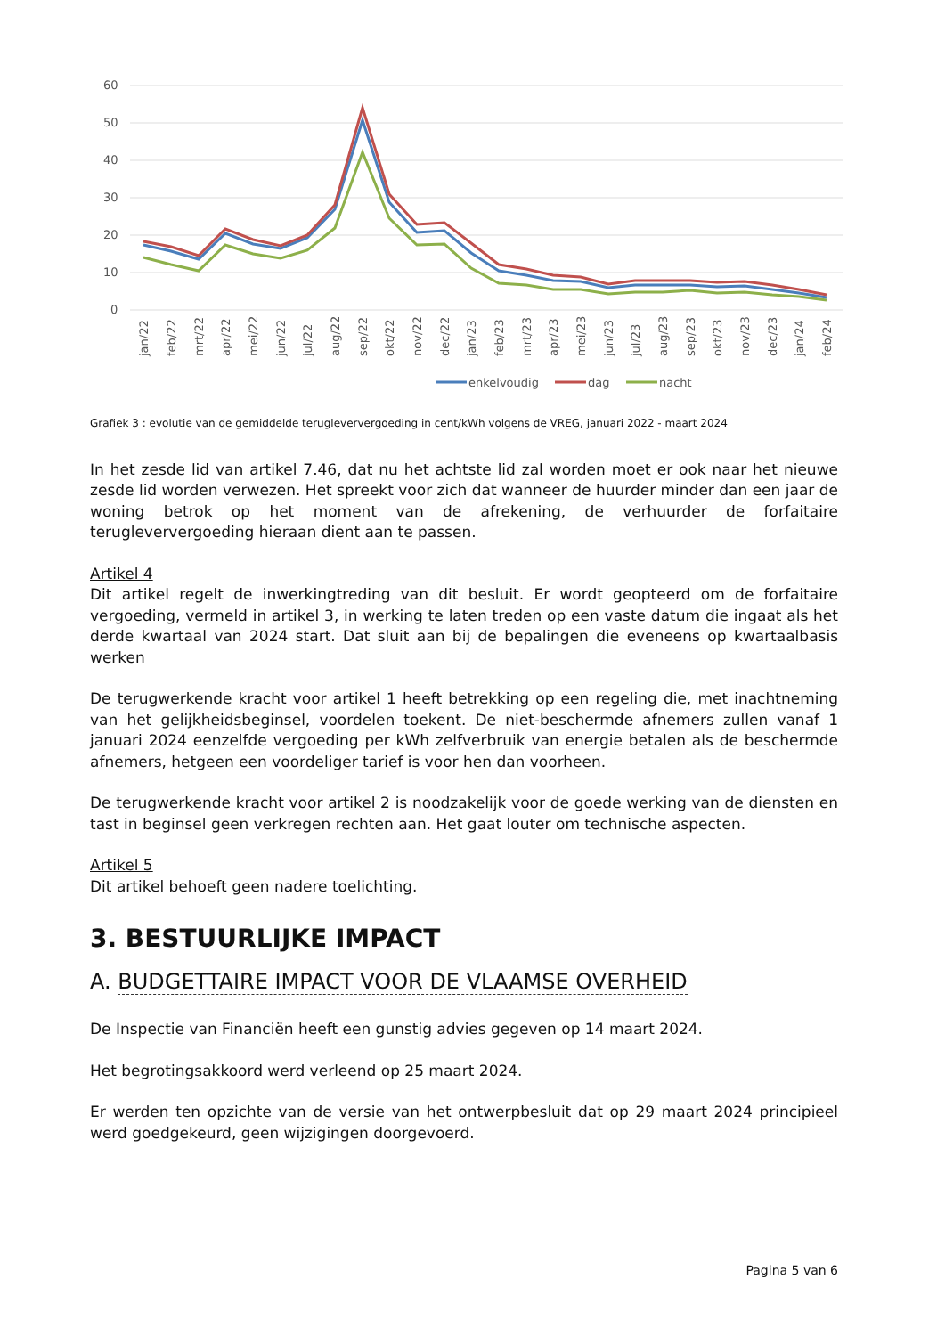60
50
40
30
20
10
0
jan/22
feb/22
mrt/22
apr/22
mei/22
jun/22
jul/22
aug/22
sep/22
okt/22
nov/22
dec/22
jan/23
feb/23
mrt/23
apr/23
mei/23
jun/23
jul/23
aug/23
sep/23
okt/23
nov/23
dec/23
jan/24
feb/24
enkelvoudig
dag
nacht
Grafiek 3 : evolutie van de gemiddelde terugleververgoeding in cent/kWh volgens de VREG, januari 2022 - maart 2024
In het zesde lid van artikel 7.46, dat nu het achtste lid zal worden moet er ook naar het nieuwe zesde lid worden verwezen. Het spreekt voor zich dat wanneer de huurder minder dan een jaar de woning betrok op het moment van de afrekening, de verhuurder de forfaitaire terugleververgoeding hieraan dient aan te passen.
Artikel 4
Dit artikel regelt de inwerkingtreding van dit besluit. Er wordt geopteerd om de forfaitaire vergoeding, vermeld in artikel 3, in werking te laten treden op een vaste datum die ingaat als het derde kwartaal van 2024 start. Dat sluit aan bij de bepalingen die eveneens op kwartaalbasis werken
De terugwerkende kracht voor artikel 1 heeft betrekking op een regeling die, met inachtneming van het gelijkheidsbeginsel, voordelen toekent. De niet-beschermde afnemers zullen vanaf 1 januari 2024 eenzelfde vergoeding per kWh zelfverbruik van energie betalen als de beschermde afnemers, hetgeen een voordeliger tarief is voor hen dan voorheen.
De terugwerkende kracht voor artikel 2 is noodzakelijk voor de goede werking van de diensten en tast in beginsel geen verkregen rechten aan. Het gaat louter om technische aspecten.
Artikel 5
Dit artikel behoeft geen nadere toelichting.
3. BESTUURLIJKE IMPACT
A. BUDGETTAIRE IMPACT VOOR DE VLAAMSE OVERHEID
De Inspectie van Financiën heeft een gunstig advies gegeven op 14 maart 2024.
Het begrotingsakkoord werd verleend op 25 maart 2024.
Er werden ten opzichte van de versie van het ontwerpbesluit dat op 29 maart 2024 principieel werd goedgekeurd, geen wijzigingen doorgevoerd.
Pagina 5 van 6